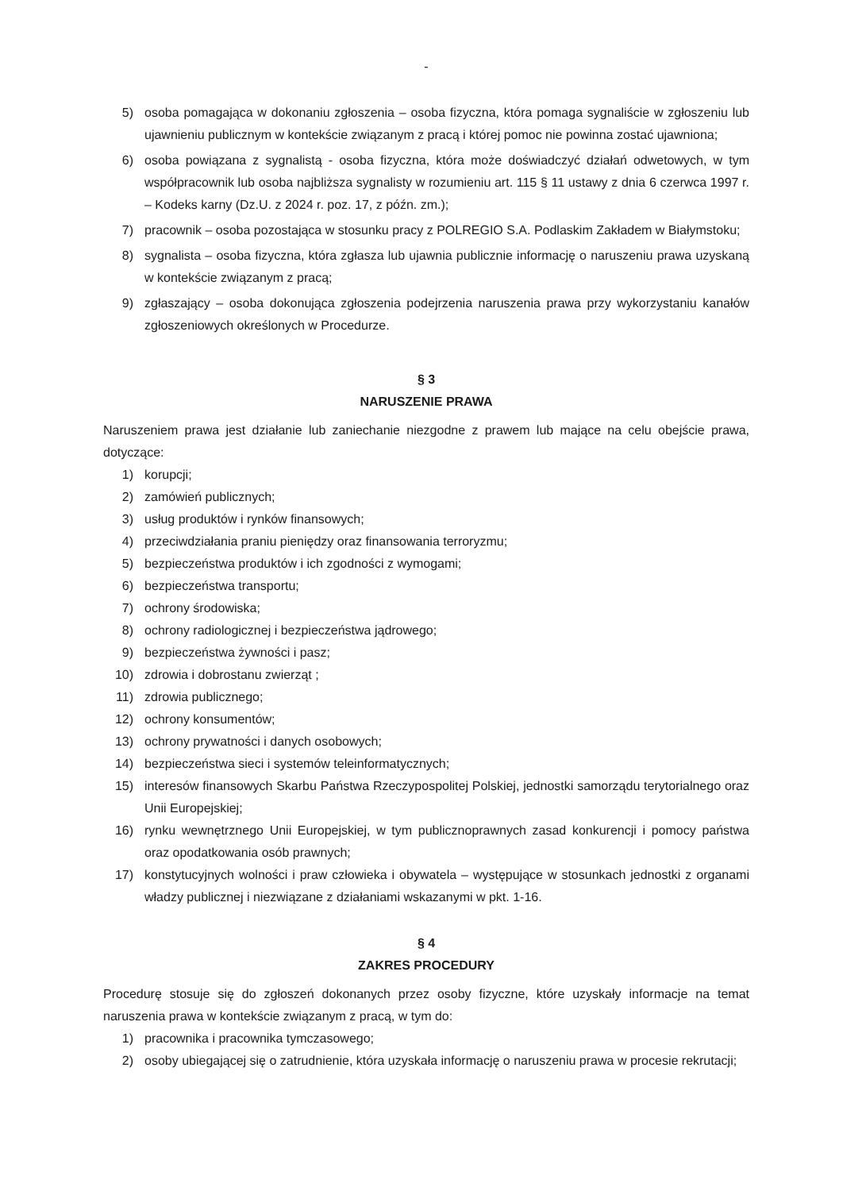-
5) osoba pomagająca w dokonaniu zgłoszenia – osoba fizyczna, która pomaga sygnaliście w zgłoszeniu lub ujawnieniu publicznym w kontekście związanym z pracą i której pomoc nie powinna zostać ujawniona;
6) osoba powiązana z sygnalistą - osoba fizyczna, która może doświadczyć działań odwetowych, w tym współpracownik lub osoba najbliższa sygnalisty w rozumieniu art. 115 § 11 ustawy z dnia 6 czerwca 1997 r. – Kodeks karny (Dz.U. z 2024 r. poz. 17, z późn. zm.);
7) pracownik – osoba pozostająca w stosunku pracy z POLREGIO S.A. Podlaskim Zakładem w Białymstoku;
8) sygnalista – osoba fizyczna, która zgłasza lub ujawnia publicznie informację o naruszeniu prawa uzyskaną w kontekście związanym z pracą;
9) zgłaszający – osoba dokonująca zgłoszenia podejrzenia naruszenia prawa przy wykorzystaniu kanałów zgłoszeniowych określonych w Procedurze.
§ 3
NARUSZENIE PRAWA
Naruszeniem prawa jest działanie lub zaniechanie niezgodne z prawem lub mające na celu obejście prawa, dotyczące:
1) korupcji;
2) zamówień publicznych;
3) usług produktów i rynków finansowych;
4) przeciwdziałania praniu pieniędzy oraz finansowania terroryzmu;
5) bezpieczeństwa produktów i ich zgodności z wymogami;
6) bezpieczeństwa transportu;
7) ochrony środowiska;
8) ochrony radiologicznej i bezpieczeństwa jądrowego;
9) bezpieczeństwa żywności i pasz;
10) zdrowia i dobrostanu zwierząt ;
11) zdrowia publicznego;
12) ochrony konsumentów;
13) ochrony prywatności i danych osobowych;
14) bezpieczeństwa sieci i systemów teleinformatycznych;
15) interesów finansowych Skarbu Państwa Rzeczypospolitej Polskiej, jednostki samorządu terytorialnego oraz Unii Europejskiej;
16) rynku wewnętrznego Unii Europejskiej, w tym publicznoprawnych zasad konkurencji i pomocy państwa oraz opodatkowania osób prawnych;
17) konstytucyjnych wolności i praw człowieka i obywatela – występujące w stosunkach jednostki z organami władzy publicznej i niezwiązane z działaniami wskazanymi w pkt. 1-16.
§ 4
ZAKRES PROCEDURY
Procedurę stosuje się do zgłoszeń dokonanych przez osoby fizyczne, które uzyskały informacje na temat naruszenia prawa w kontekście związanym z pracą, w tym do:
1) pracownika i pracownika tymczasowego;
2) osoby ubiegającej się o zatrudnienie, która uzyskała informację o naruszeniu prawa w procesie rekrutacji;